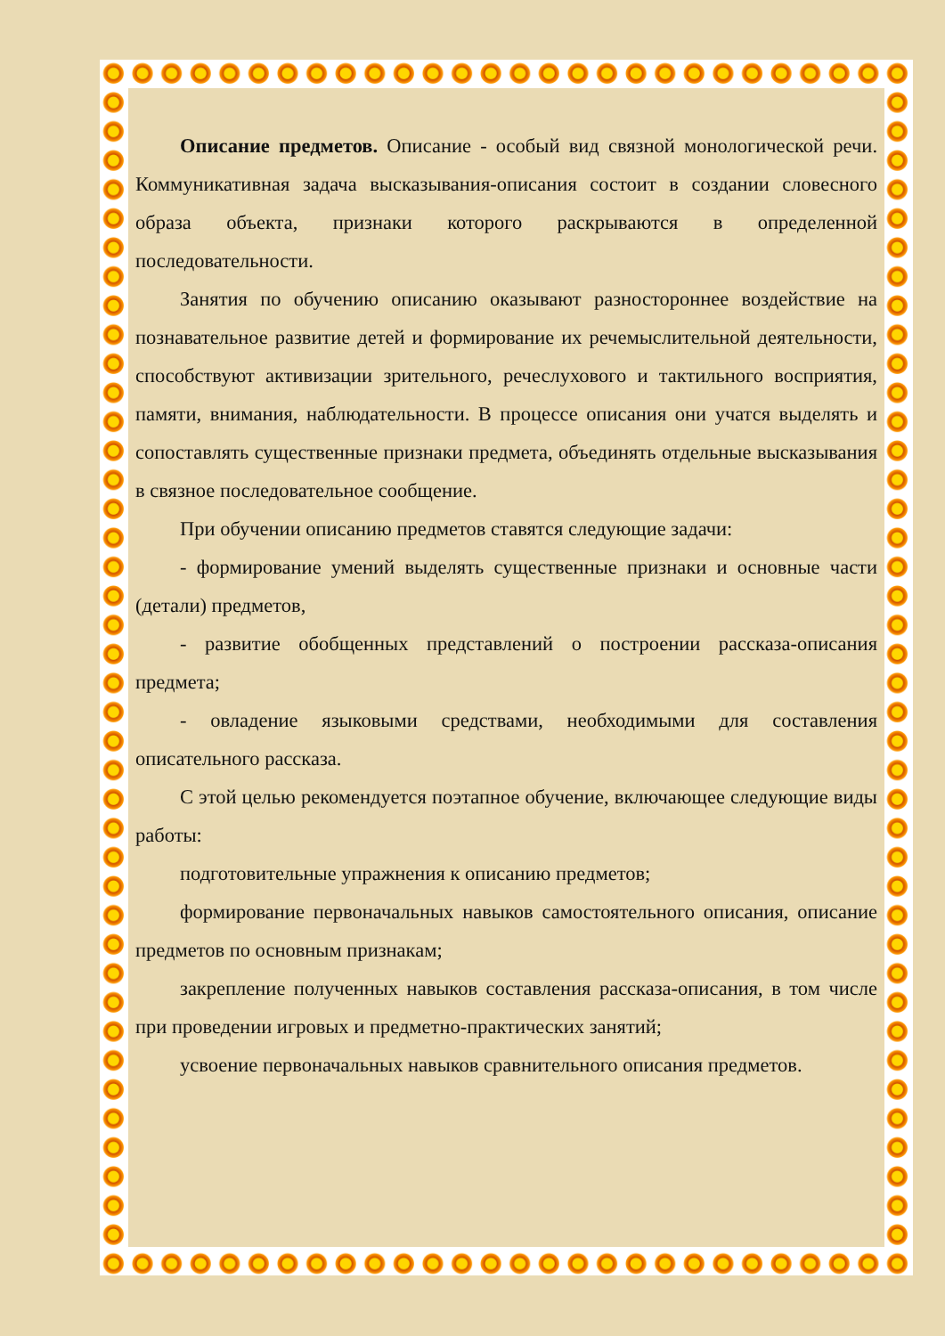Описание предметов. Описание - особый вид связной монологической речи. Коммуникативная задача высказывания-описания состоит в создании словесного образа объекта, признаки которого раскрываются в определенной последовательности.
Занятия по обучению описанию оказывают разностороннее воздействие на познавательное развитие детей и формирование их речемыслительной деятельности, способствуют активизации зрительного, речеслухового и тактильного восприятия, памяти, внимания, наблюдательности. В процессе описания они учатся выделять и сопоставлять существенные признаки предмета, объединять отдельные высказывания в связное последовательное сообщение.
При обучении описанию предметов ставятся следующие задачи:
- формирование умений выделять существенные признаки и основные части (детали) предметов,
- развитие обобщенных представлений о построении рассказа-описания предмета;
- овладение языковыми средствами, необходимыми для составления описательного рассказа.
С этой целью рекомендуется поэтапное обучение, включающее следующие виды работы:
подготовительные упражнения к описанию предметов;
формирование первоначальных навыков самостоятельного описания, описание предметов по основным признакам;
закрепление полученных навыков составления рассказа-описания, в том числе при проведении игровых и предметно-практических занятий;
усвоение первоначальных навыков сравнительного описания предметов.